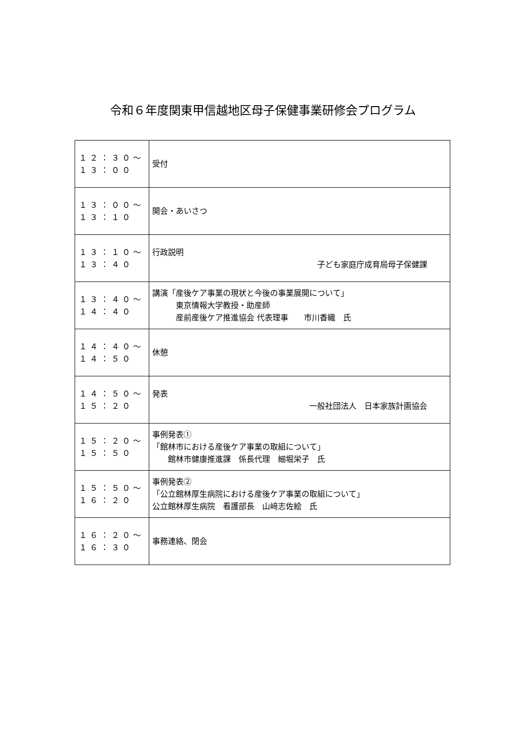令和６年度関東甲信越地区母子保健事業研修会プログラム
| １２：３０～ １３：００ | 受付 |
| １３：００～ １３：１０ | 開会・あいさつ |
| １３：１０～ １３：４０ | 行政説明 子ども家庭庁成育局母子保健課 |
| １３：４０～ １４：４０ | 講演「産後ケア事業の現状と今後の事業展開について」 東京情報大学教授・助産師 産前産後ケア推進協会 代表理事 市川香織 氏 |
| １４：４０～ １４：５０ | 休憩 |
| １４：５０～ １５：２０ | 発表 一般社団法人 日本家族計画協会 |
| １５：２０～ １５：５０ | 事例発表① 「館林市における産後ケア事業の取組について」 館林市健康推進課 係長代理 細堀栄子 氏 |
| １５：５０～ １６：２０ | 事例発表② 「公立館林厚生病院における産後ケア事業の取組について」 公立館林厚生病院 看護部長 山﨑志佐絵 氏 |
| １６：２０～ １６：３０ | 事務連絡、閉会 |